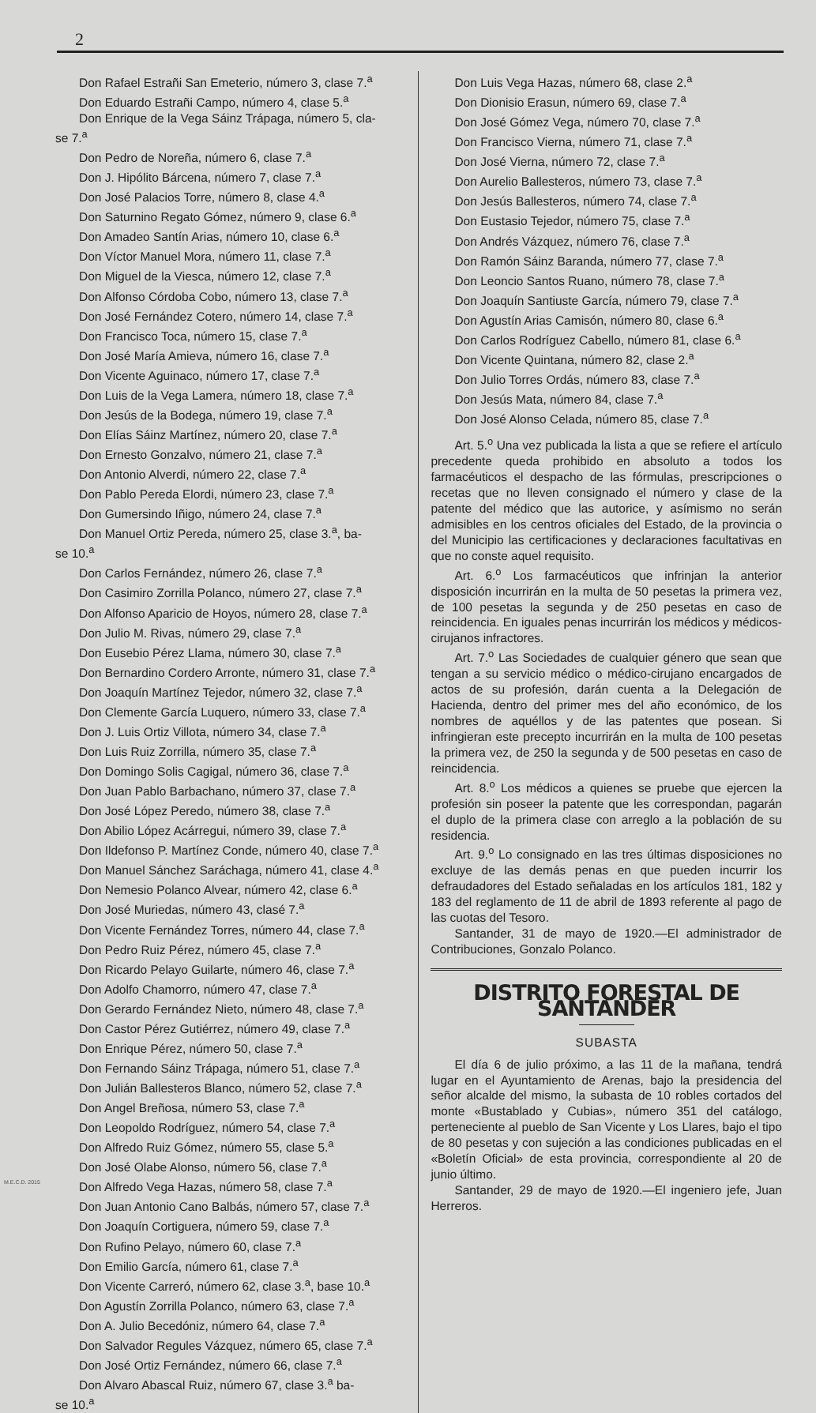2
Don Rafael Estrañi San Emeterio, número 3, clase 7.<sup>a</sup>
Don Eduardo Estrañi Campo, número 4, clase 5.<sup>a</sup>
Don Enrique de la Vega Sáinz Trápaga, número 5, cla-
se 7.<sup>a</sup>
Don Pedro de Noreña, número 6, clase 7.<sup>a</sup>
Don J. Hipólito Bárcena, número 7, clase 7.<sup>a</sup>
Don José Palacios Torre, número 8, clase 4.<sup>a</sup>
Don Saturnino Regato Gómez, número 9, clase 6.<sup>a</sup>
Don Amadeo Santín Arias, número 10, clase 6.<sup>a</sup>
Don Víctor Manuel Mora, número 11, clase 7.<sup>a</sup>
Don Miguel de la Viesca, número 12, clase 7.<sup>a</sup>
Don Alfonso Córdoba Cobo, número 13, clase 7.<sup>a</sup>
Don José Fernández Cotero, número 14, clase 7.<sup>a</sup>
Don Francisco Toca, número 15, clase 7.<sup>a</sup>
Don José María Amieva, número 16, clase 7.<sup>a</sup>
Don Vicente Aguinaco, número 17, clase 7.<sup>a</sup>
Don Luis de la Vega Lamera, número 18, clase 7.<sup>a</sup>
Don Jesús de la Bodega, número 19, clase 7.<sup>a</sup>
Don Elías Sáinz Martínez, número 20, clase 7.<sup>a</sup>
Don Ernesto Gonzalvo, número 21, clase 7.<sup>a</sup>
Don Antonio Alverdi, número 22, clase 7.<sup>a</sup>
Don Pablo Pereda Elordi, número 23, clase 7.<sup>a</sup>
Don Gumersindo Iñigo, número 24, clase 7.<sup>a</sup>
Don Manuel Ortiz Pereda, número 25, clase 3.<sup>a</sup>, ba-
se 10.<sup>a</sup>
Don Carlos Fernández, número 26, clase 7.<sup>a</sup>
Don Casimiro Zorrilla Polanco, número 27, clase 7.<sup>a</sup>
Don Alfonso Aparicio de Hoyos, número 28, clase 7.<sup>a</sup>
Don Julio M. Rivas, número 29, clase 7.<sup>a</sup>
Don Eusebio Pérez Llama, número 30, clase 7.<sup>a</sup>
Don Bernardino Cordero Arronte, número 31, clase 7.<sup>a</sup>
Don Joaquín Martínez Tejedor, número 32, clase 7.<sup>a</sup>
Don Clemente García Luquero, número 33, clase 7.<sup>a</sup>
Don J. Luis Ortiz Villota, número 34, clase 7.<sup>a</sup>
Don Luis Ruiz Zorrilla, número 35, clase 7.<sup>a</sup>
Don Domingo Solis Cagigal, número 36, clase 7.<sup>a</sup>
Don Juan Pablo Barbachano, número 37, clase 7.<sup>a</sup>
Don José López Peredo, número 38, clase 7.<sup>a</sup>
Don Abilio López Acárregui, número 39, clase 7.<sup>a</sup>
Don Ildefonso P. Martínez Conde, número 40, clase 7.<sup>a</sup>
Don Manuel Sánchez Saráchaga, número 41, clase 4.<sup>a</sup>
Don Nemesio Polanco Alvear, número 42, clase 6.<sup>a</sup>
Don José Muriedas, número 43, clasé 7.<sup>a</sup>
Don Vicente Fernández Torres, número 44, clase 7.<sup>a</sup>
Don Pedro Ruiz Pérez, número 45, clase 7.<sup>a</sup>
Don Ricardo Pelayo Guilarte, número 46, clase 7.<sup>a</sup>
Don Adolfo Chamorro, número 47, clase 7.<sup>a</sup>
Don Gerardo Fernández Nieto, número 48, clase 7.<sup>a</sup>
Don Castor Pérez Gutiérrez, número 49, clase 7.<sup>a</sup>
Don Enrique Pérez, número 50, clase 7.<sup>a</sup>
Don Fernando Sáinz Trápaga, número 51, clase 7.<sup>a</sup>
Don Julián Ballesteros Blanco, número 52, clase 7.<sup>a</sup>
Don Angel Breñosa, número 53, clase 7.<sup>a</sup>
Don Leopoldo Rodríguez, número 54, clase 7.<sup>a</sup>
Don Alfredo Ruiz Gómez, número 55, clase 5.<sup>a</sup>
Don José Olabe Alonso, número 56, clase 7.<sup>a</sup>
Don Alfredo Vega Hazas, número 58, clase 7.<sup>a</sup>
Don Juan Antonio Cano Balbás, número 57, clase 7.<sup>a</sup>
Don Joaquín Cortiguera, número 59, clase 7.<sup>a</sup>
Don Rufino Pelayo, número 60, clase 7.<sup>a</sup>
Don Emilio García, número 61, clase 7.<sup>a</sup>
Don Vicente Carreró, número 62, clase 3.<sup>a</sup>, base 10.<sup>a</sup>
Don Agustín Zorrilla Polanco, número 63, clase 7.<sup>a</sup>
Don A. Julio Becedóniz, número 64, clase 7.<sup>a</sup>
Don Salvador Regules Vázquez, número 65, clase 7.<sup>a</sup>
Don José Ortiz Fernández, número 66, clase 7.<sup>a</sup>
Don Alvaro Abascal Ruiz, número 67, clase 3.<sup>a</sup> ba-
se 10.<sup>a</sup>
Don Luis Vega Hazas, número 68, clase 2.<sup>a</sup>
Don Dionisio Erasun, número 69, clase 7.<sup>a</sup>
Don José Gómez Vega, número 70, clase 7.<sup>a</sup>
Don Francisco Vierna, número 71, clase 7.<sup>a</sup>
Don José Vierna, número 72, clase 7.<sup>a</sup>
Don Aurelio Ballesteros, número 73, clase 7.<sup>a</sup>
Don Jesús Ballesteros, número 74, clase 7.<sup>a</sup>
Don Eustasio Tejedor, número 75, clase 7.<sup>a</sup>
Don Andrés Vázquez, número 76, clase 7.<sup>a</sup>
Don Ramón Sáinz Baranda, número 77, clase 7.<sup>a</sup>
Don Leoncio Santos Ruano, número 78, clase 7.<sup>a</sup>
Don Joaquín Santiuste García, número 79, clase 7.<sup>a</sup>
Don Agustín Arias Camisón, número 80, clase 6.<sup>a</sup>
Don Carlos Rodríguez Cabello, número 81, clase 6.<sup>a</sup>
Don Vicente Quintana, número 82, clase 2.<sup>a</sup>
Don Julio Torres Ordás, número 83, clase 7.<sup>a</sup>
Don Jesús Mata, número 84, clase 7.<sup>a</sup>
Don José Alonso Celada, número 85, clase 7.<sup>a</sup>
Art. 5.<sup>o</sup> Una vez publicada la lista a que se refiere el artículo precedente queda prohibido en absoluto a todos los farmacéuticos el despacho de las fórmulas, prescripciones o recetas que no lleven consignado el número y clase de la patente del médico que las autorice, y asímismo no serán admisibles en los centros oficiales del Estado, de la provincia o del Municipio las certificaciones y declaraciones facultativas en que no conste aquel requisito.
Art. 6.<sup>o</sup> Los farmacéuticos que infrinjan la anterior disposición incurrirán en la multa de 50 pesetas la primera vez, de 100 pesetas la segunda y de 250 pesetas en caso de reincidencia. En iguales penas incurrirán los médicos y médicos-cirujanos infractores.
Art. 7.<sup>o</sup> Las Sociedades de cualquier género que sean que tengan a su servicio médico o médico-cirujano encargados de actos de su profesión, darán cuenta a la Delegación de Hacienda, dentro del primer mes del año económico, de los nombres de aquéllos y de las patentes que posean. Si infringieran este precepto incurrirán en la multa de 100 pesetas la primera vez, de 250 la segunda y de 500 pesetas en caso de reincidencia.
Art. 8.<sup>o</sup> Los médicos a quienes se pruebe que ejercen la profesión sin poseer la patente que les correspondan, pagarán el duplo de la primera clase con arreglo a la población de su residencia.
Art. 9.<sup>o</sup> Lo consignado en las tres últimas disposiciones no excluye de las demás penas en que pueden incurrir los defraudadores del Estado señaladas en los artículos 181, 182 y 183 del reglamento de 11 de abril de 1893 referente al pago de las cuotas del Tesoro.
Santander, 31 de mayo de 1920.—El administrador de Contribuciones, Gonzalo Polanco.
DISTRITO FORESTAL DE SANTANDER
SUBASTA
El día 6 de julio próximo, a las 11 de la mañana, tendrá lugar en el Ayuntamiento de Arenas, bajo la presidencia del señor alcalde del mismo, la subasta de 10 robles cortados del monte «Bustablado y Cubias», número 351 del catálogo, perteneciente al pueblo de San Vicente y Los Llares, bajo el tipo de 80 pesetas y con sujeción a las condiciones publicadas en el «Boletín Oficial» de esta provincia, correspondiente al 20 de junio último.
Santander, 29 de mayo de 1920.—El ingeniero jefe, Juan Herreros.
M.E.C.D. 2015